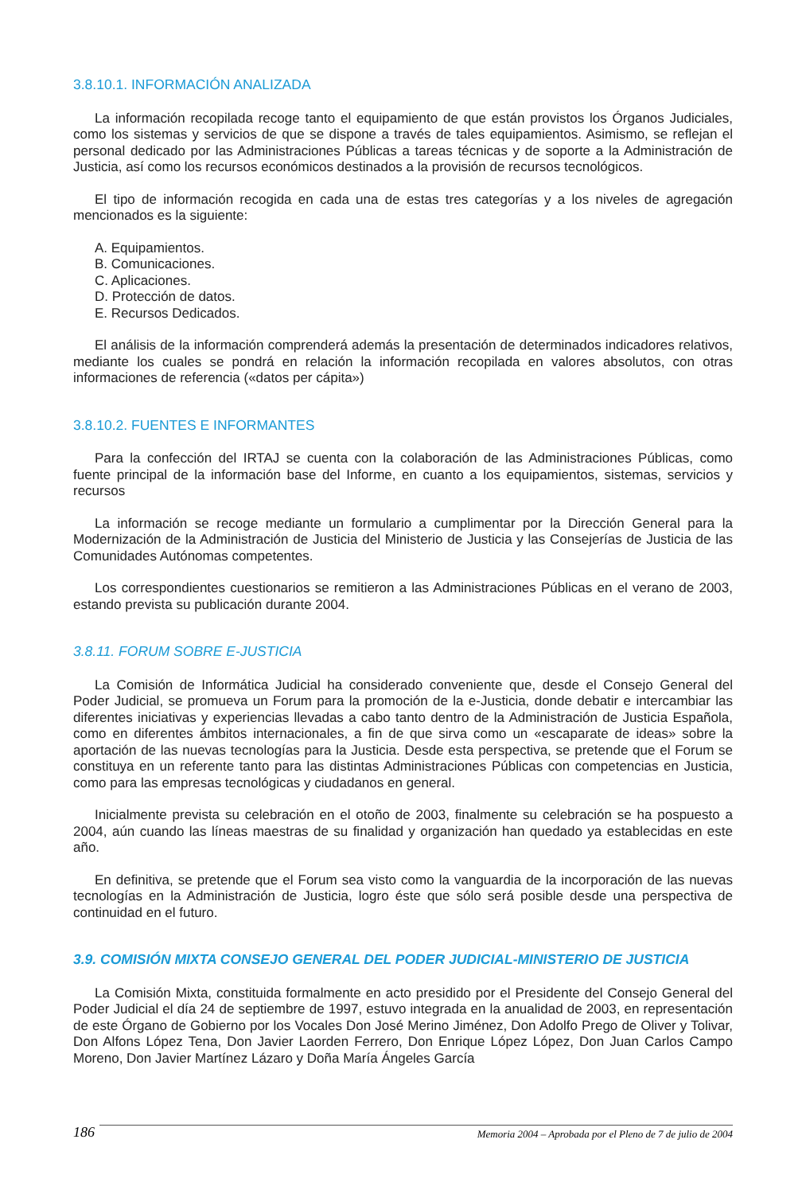3.8.10.1. INFORMACIÓN ANALIZADA
La información recopilada recoge tanto el equipamiento de que están provistos los Órganos Judiciales, como los sistemas y servicios de que se dispone a través de tales equipamientos. Asimismo, se reflejan el personal dedicado por las Administraciones Públicas a tareas técnicas y de soporte a la Administración de Justicia, así como los recursos económicos destinados a la provisión de recursos tecnológicos.
El tipo de información recogida en cada una de estas tres categorías y a los niveles de agregación mencionados es la siguiente:
A. Equipamientos.
B. Comunicaciones.
C. Aplicaciones.
D. Protección de datos.
E. Recursos Dedicados.
El análisis de la información comprenderá además la presentación de determinados indicadores relativos, mediante los cuales se pondrá en relación la información recopilada en valores absolutos, con otras informaciones de referencia («datos per cápita»)
3.8.10.2. FUENTES E INFORMANTES
Para la confección del IRTAJ se cuenta con la colaboración de las Administraciones Públicas, como fuente principal de la información base del Informe, en cuanto a los equipamientos, sistemas, servicios y recursos
La información se recoge mediante un formulario a cumplimentar por la Dirección General para la Modernización de la Administración de Justicia del Ministerio de Justicia y las Consejerías de Justicia de las Comunidades Autónomas competentes.
Los correspondientes cuestionarios se remitieron a las Administraciones Públicas en el verano de 2003, estando prevista su publicación durante 2004.
3.8.11. FORUM SOBRE E-JUSTICIA
La Comisión de Informática Judicial ha considerado conveniente que, desde el Consejo General del Poder Judicial, se promueva un Forum para la promoción de la e-Justicia, donde debatir e intercambiar las diferentes iniciativas y experiencias llevadas a cabo tanto dentro de la Administración de Justicia Española, como en diferentes ámbitos internacionales, a fin de que sirva como un «escaparate de ideas» sobre la aportación de las nuevas tecnologías para la Justicia. Desde esta perspectiva, se pretende que el Forum se constituya en un referente tanto para las distintas Administraciones Públicas con competencias en Justicia, como para las empresas tecnológicas y ciudadanos en general.
Inicialmente prevista su celebración en el otoño de 2003, finalmente su celebración se ha pospuesto a 2004, aún cuando las líneas maestras de su finalidad y organización han quedado ya establecidas en este año.
En definitiva, se pretende que el Forum sea visto como la vanguardia de la incorporación de las nuevas tecnologías en la Administración de Justicia, logro éste que sólo será posible desde una perspectiva de continuidad en el futuro.
3.9. COMISIÓN MIXTA CONSEJO GENERAL DEL PODER JUDICIAL-MINISTERIO DE JUSTICIA
La Comisión Mixta, constituida formalmente en acto presidido por el Presidente del Consejo General del Poder Judicial el día 24 de septiembre de 1997, estuvo integrada en la anualidad de 2003, en representación de este Órgano de Gobierno por los Vocales Don José Merino Jiménez, Don Adolfo Prego de Oliver y Tolivar, Don Alfons López Tena, Don Javier Laorden Ferrero, Don Enrique López López, Don Juan Carlos Campo Moreno, Don Javier Martínez Lázaro y Doña María Ángeles García
186 Memoria 2004 – Aprobada por el Pleno de 7 de julio de 2004